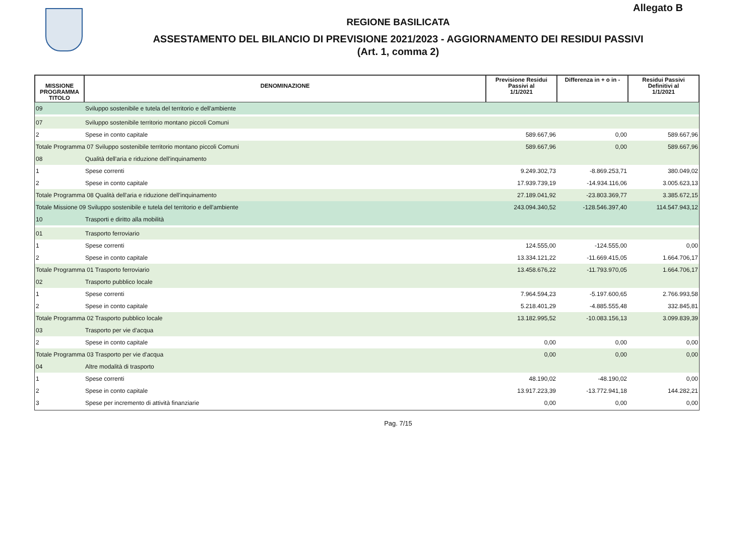Allegato B
REGIONE BASILICATA
ASSESTAMENTO DEL BILANCIO DI PREVISIONE 2021/2023 - AGGIORNAMENTO DEI RESIDUI PASSIVI
(Art. 1, comma 2)
| MISSIONE PROGRAMMA TITOLO | DENOMINAZIONE | Previsione Residui Passivi al 1/1/2021 | Differenza in + o in - | Residui Passivi Definitivi al 1/1/2021 |
| --- | --- | --- | --- | --- |
| 09 | Sviluppo sostenibile e tutela del territorio e dell'ambiente | | | |
| 07 | Sviluppo sostenibile territorio montano piccoli Comuni | | | |
| 2 | Spese in conto capitale | 589.667,96 | 0,00 | 589.667,96 |
| Totale Programma 07 Sviluppo sostenibile territorio montano piccoli Comuni | | 589.667,96 | 0,00 | 589.667,96 |
| 08 | Qualità dell'aria e riduzione dell'inquinamento | | | |
| 1 | Spese correnti | 9.249.302,73 | -8.869.253,71 | 380.049,02 |
| 2 | Spese in conto capitale | 17.939.739,19 | -14.934.116,06 | 3.005.623,13 |
| Totale Programma 08 Qualità dell'aria e riduzione dell'inquinamento | | 27.189.041,92 | -23.803.369,77 | 3.385.672,15 |
| Totale Missione 09 Sviluppo sostenibile e tutela del territorio e dell'ambiente | | 243.094.340,52 | -128.546.397,40 | 114.547.943,12 |
| 10 | Trasporti e diritto alla mobilità | | | |
| 01 | Trasporto ferroviario | | | |
| 1 | Spese correnti | 124.555,00 | -124.555,00 | 0,00 |
| 2 | Spese in conto capitale | 13.334.121,22 | -11.669.415,05 | 1.664.706,17 |
| Totale Programma 01 Trasporto ferroviario | | 13.458.676,22 | -11.793.970,05 | 1.664.706,17 |
| 02 | Trasporto pubblico locale | | | |
| 1 | Spese correnti | 7.964.594,23 | -5.197.600,65 | 2.766.993,58 |
| 2 | Spese in conto capitale | 5.218.401,29 | -4.885.555,48 | 332.845,81 |
| Totale Programma 02 Trasporto pubblico locale | | 13.182.995,52 | -10.083.156,13 | 3.099.839,39 |
| 03 | Trasporto per vie d'acqua | | | |
| 2 | Spese in conto capitale | 0,00 | 0,00 | 0,00 |
| Totale Programma 03 Trasporto per vie d'acqua | | 0,00 | 0,00 | 0,00 |
| 04 | Altre modalità di trasporto | | | |
| 1 | Spese correnti | 48.190,02 | -48.190,02 | 0,00 |
| 2 | Spese in conto capitale | 13.917.223,39 | -13.772.941,18 | 144.282,21 |
| 3 | Spese per incremento di attività finanziarie | 0,00 | 0,00 | 0,00 |
Pag. 7/15